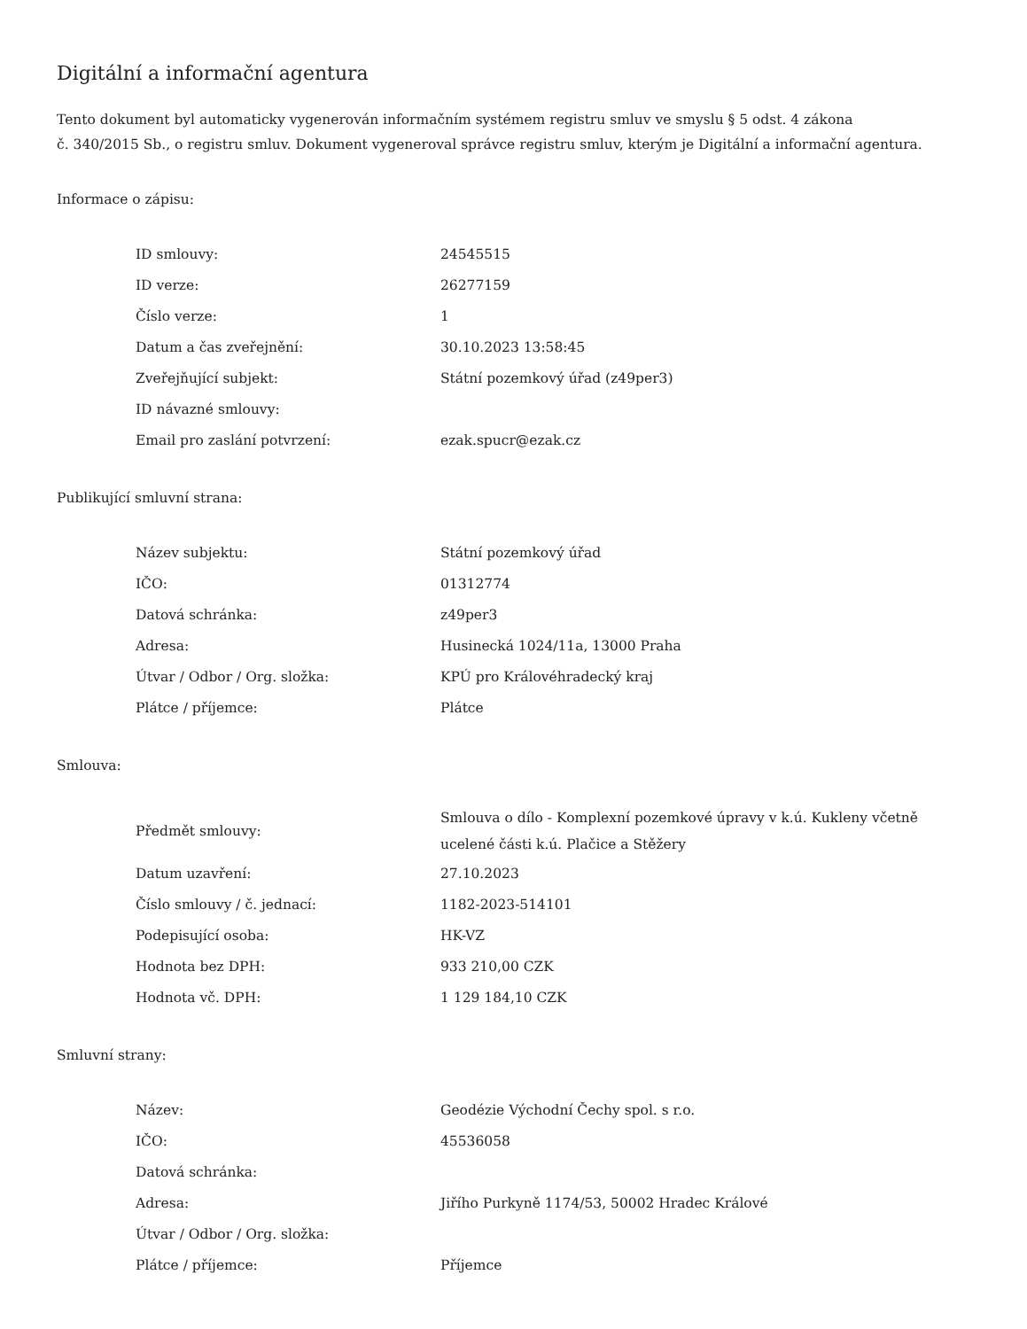Digitální a informační agentura
Tento dokument byl automaticky vygenerován informačním systémem registru smluv ve smyslu § 5 odst. 4 zákona
č. 340/2015 Sb., o registru smluv. Dokument vygeneroval správce registru smluv, kterým je Digitální a informační agentura.
Informace o zápisu:
| ID smlouvy: | 24545515 |
| ID verze: | 26277159 |
| Číslo verze: | 1 |
| Datum a čas zveřejnění: | 30.10.2023 13:58:45 |
| Zveřejňující subjekt: | Státní pozemkový úřad (z49per3) |
| ID návazné smlouvy: | |
| Email pro zaslání potvrzení: | ezak.spucr@ezak.cz |
Publikující smluvní strana:
| Název subjektu: | Státní pozemkový úřad |
| IČO: | 01312774 |
| Datová schránka: | z49per3 |
| Adresa: | Husinecká 1024/11a, 13000 Praha |
| Útvar / Odbor / Org. složka: | KPÚ pro Královéhradecký kraj |
| Plátce / příjemce: | Plátce |
Smlouva:
| Předmět smlouvy: | Smlouva o dílo - Komplexní pozemkové úpravy v k.ú. Kukleny včetně ucelené části k.ú. Plačice a Stěžery |
| Datum uzavření: | 27.10.2023 |
| Číslo smlouvy / č. jednací: | 1182-2023-514101 |
| Podepisující osoba: | HK-VZ |
| Hodnota bez DPH: | 933 210,00 CZK |
| Hodnota vč. DPH: | 1 129 184,10 CZK |
Smluvní strany:
| Název: | Geodézie Východní Čechy spol. s r.o. |
| IČO: | 45536058 |
| Datová schránka: | |
| Adresa: | Jiřího Purkyně 1174/53, 50002 Hradec Králové |
| Útvar / Odbor / Org. složka: | |
| Plátce / příjemce: | Příjemce |